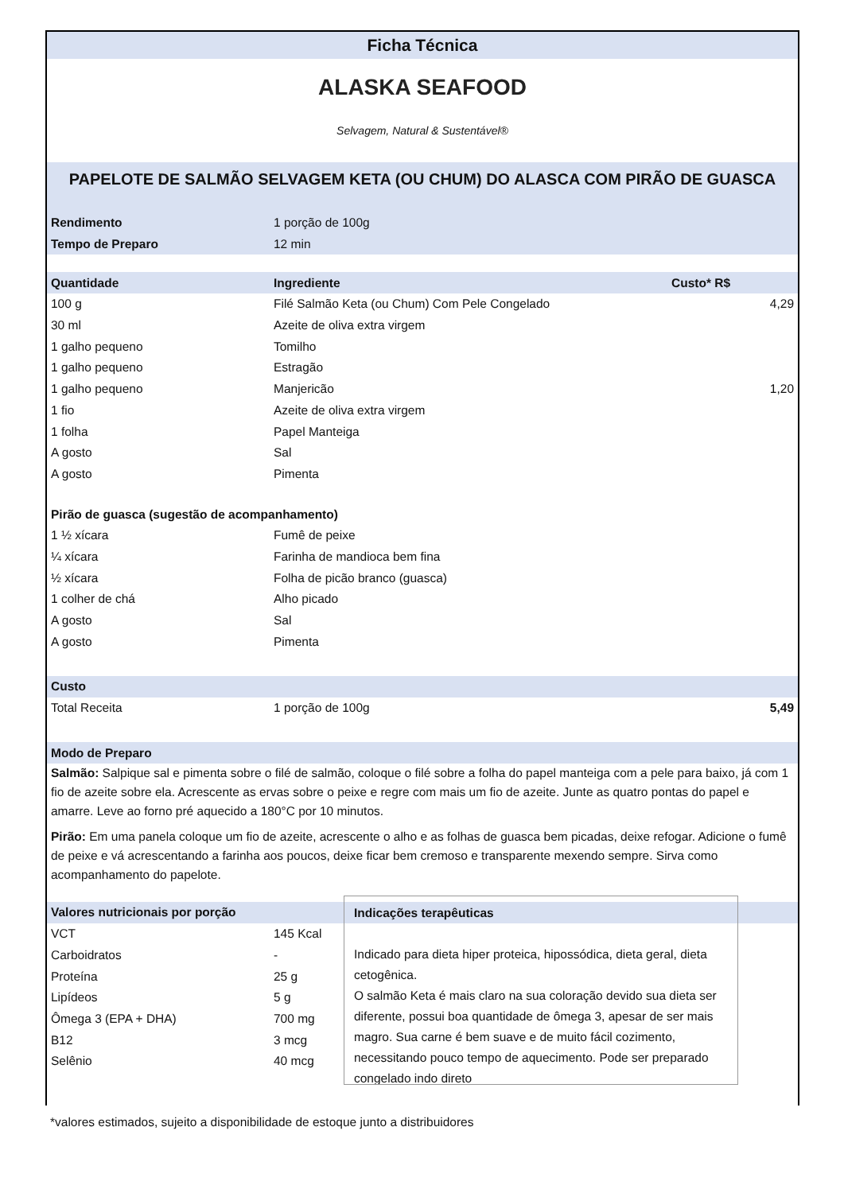Ficha Técnica
ALASKA SEAFOOD
Selvagem, Natural & Sustentável®
PAPELOTE DE SALMÃO SELVAGEM KETA (OU CHUM) DO ALASCA COM PIRÃO DE GUASCA
| Rendimento | 1 porção de 100g |
| Tempo de Preparo | 12 min |
| Quantidade | Ingrediente | Custo* R$ | |
| 100 g | Filé Salmão Keta (ou Chum) Com Pele Congelado | | 4,29 |
| 30 ml | Azeite de oliva extra virgem | | |
| 1 galho pequeno | Tomilho | | |
| 1 galho pequeno | Estragão | | |
| 1 galho pequeno | Manjericão | | 1,20 |
| 1 fio | Azeite de oliva extra virgem | | |
| 1 folha | Papel Manteiga | | |
| A gosto | Sal | | |
| A gosto | Pimenta | | |
| Pirão de guasca (sugestão de acompanhamento) | | | |
| 1 ½ xícara | Fumê de peixe | | |
| ¼ xícara | Farinha de mandioca bem fina | | |
| ½ xícara | Folha de picão branco (guasca) | | |
| 1 colher de chá | Alho picado | | |
| A gosto | Sal | | |
| A gosto | Pimenta | | |
| Custo | | | |
| Total Receita | 1 porção de 100g | | 5,49 |
| Modo de Preparo | | | |
Salmão: Salpique sal e pimenta sobre o filé de salmão, coloque o filé sobre a folha do papel manteiga com a pele para baixo, já com 1 fio de azeite sobre ela. Acrescente as ervas sobre o peixe e regre com mais um fio de azeite. Junte as quatro pontas do papel e amarre. Leve ao forno pré aquecido a 180°C por 10 minutos.
Pirão: Em uma panela coloque um fio de azeite, acrescente o alho e as folhas de guasca bem picadas, deixe refogar. Adicione o fumê de peixe e vá acrescentando a farinha aos poucos, deixe ficar bem cremoso e transparente mexendo sempre. Sirva como acompanhamento do papelote.
| Valores nutricionais por porção | |
| VCT | 145 Kcal |
| Carboidratos | - |
| Proteína | 25 g |
| Lipídeos | 5 g |
| Ômega 3 (EPA + DHA) | 700 mg |
| B12 | 3 mcg |
| Selênio | 40 mcg |
Indicações terapêuticas
Indicado para dieta hiper proteica, hipossódica, dieta geral, dieta cetogênica.
O salmão Keta é mais claro na sua coloração devido sua dieta ser diferente, possui boa quantidade de ômega 3, apesar de ser mais magro. Sua carne é bem suave e de muito fácil cozimento, necessitando pouco tempo de aquecimento. Pode ser preparado congelado indo direto
*valores estimados, sujeito a disponibilidade de estoque junto a distribuidores